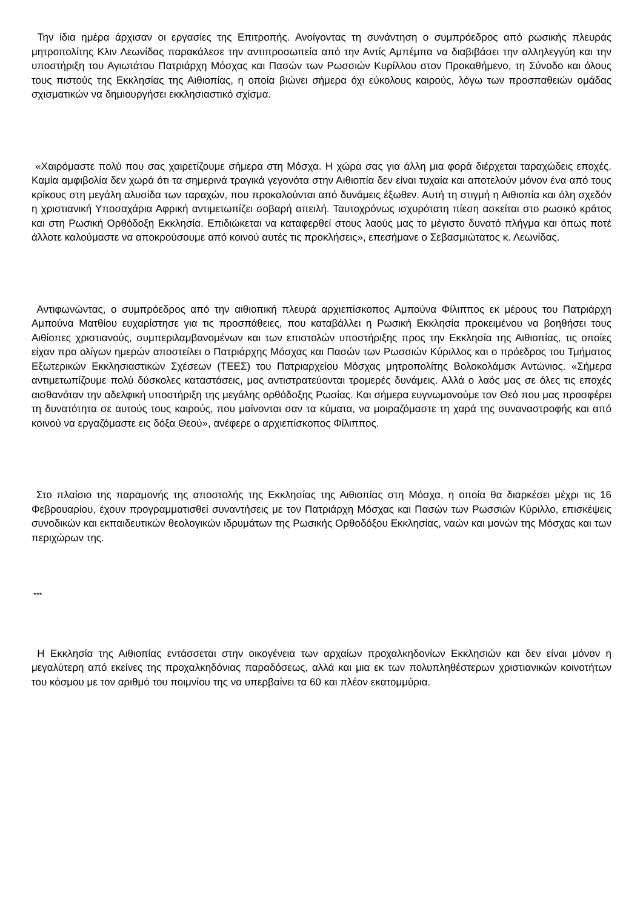Την ίδια ημέρα άρχισαν οι εργασίες της Επιτροπής. Ανοίγοντας τη συνάντηση ο συμπρόεδρος από ρωσικής πλευράς μητροπολίτης Κλιν Λεωνίδας παρακάλεσε την αντιπροσωπεία από την Αντίς Αμπέμπα να διαβιβάσει την αλληλεγγύη και την υποστήριξη του Αγιωτάτου Πατριάρχη Μόσχας και Πασών των Ρωσσιών Κυρίλλου στον Προκαθήμενο, τη Σύνοδο και όλους τους πιστούς της Εκκλησίας της Αιθιοπίας, η οποία βιώνει σήμερα όχι εύκολους καιρούς, λόγω των προσπαθειών ομάδας σχισματικών να δημιουργήσει εκκλησιαστικό σχίσμα.
«Χαιρόμαστε πολύ που σας χαιρετίζουμε σήμερα στη Μόσχα. Η χώρα σας για άλλη μια φορά διέρχεται ταραχώδεις εποχές. Καμία αμφιβολία δεν χωρά ότι τα σημερινά τραγικά γεγονότα στην Αιθιοπία δεν είναι τυχαία και αποτελούν μόνον ένα από τους κρίκους στη μεγάλη αλυσίδα των ταραχών, που προκαλούνται από δυνάμεις έξωθεν. Αυτή τη στιγμή η Αιθιοπία και όλη σχεδόν η χριστιανική Υποσαχάρια Αφρική αντιμετωπίζει σοβαρή απειλή. Ταυτοχρόνως ισχυρότατη πίεση ασκείται στο ρωσικό κράτος και στη Ρωσική Ορθόδοξη Εκκλησία. Επιδιώκεται να καταφερθεί στους λαούς μας το μέγιστο δυνατό πλήγμα και όπως ποτέ άλλοτε καλούμαστε να αποκρούσουμε από κοινού αυτές τις προκλήσεις», επεσήμανε ο Σεβασμιώτατος κ. Λεωνίδας.
Αντιφωνώντας, ο συμπρόεδρος από την αιθιοπική πλευρά αρχιεπίσκοπος Αμπούνα Φίλιππος εκ μέρους του Πατριάρχη Αμπούνα Ματθίου ευχαρίστησε για τις προσπάθειες, που καταβάλλει η Ρωσική Εκκλησία προκειμένου να βοηθήσει τους Αιθίοπες χριστιανούς, συμπεριλαμβανομένων και των επιστολών υποστήριξης προς την Εκκλησία της Αιθιοπίας, τις οποίες είχαν προ ολίγων ημερών αποστείλει ο Πατριάρχης Μόσχας και Πασών των Ρωσσιών Κύριλλος και ο πρόεδρος του Τμήματος Εξωτερικών Εκκλησιαστικών Σχέσεων (ΤΕΕΣ) του Πατριαρχείου Μόσχας μητροπολίτης Βολοκολάμσκ Αντώνιος. «Σήμερα αντιμετωπίζουμε πολύ δύσκολες καταστάσεις, μας αντιστρατεύονται τρομερές δυνάμεις. Αλλά ο λαός μας σε όλες τις εποχές αισθανόταν την αδελφική υποστήριξη της μεγάλης ορθόδοξης Ρωσίας. Και σήμερα ευγνωμονούμε τον Θεό που μας προσφέρει τη δυνατότητα σε αυτούς τους καιρούς, που μαίνονται σαν τα κύματα, να μοιραζόμαστε τη χαρά της συναναστροφής και από κοινού να εργαζόμαστε εις δόξα Θεού», ανέφερε ο αρχιεπίσκοπος Φίλιππος.
Στο πλαίσιο της παραμονής της αποστολής της Εκκλησίας της Αιθιοπίας στη Μόσχα, η οποία θα διαρκέσει μέχρι τις 16 Φεβρουαρίου, έχουν προγραμματισθεί συναντήσεις με τον Πατριάρχη Μόσχας και Πασών των Ρωσσιών Κύριλλο, επισκέψεις συνοδικών και εκπαιδευτικών θεολογικών ιδρυμάτων της Ρωσικής Ορθοδόξου Εκκλησίας, ναών και μονών της Μόσχας και των περιχώρων της.
***
Η Εκκλησία της Αιθιοπίας εντάσσεται στην οικογένεια των αρχαίων προχαλκηδονίων Εκκλησιών και δεν είναι μόνον η μεγαλύτερη από εκείνες της προχαλκηδόνιας παραδόσεως, αλλά και μια εκ των πολυπληθέστερων χριστιανικών κοινοτήτων του κόσμου με τον αριθμό του ποιμνίου της να υπερβαίνει τα 60 και πλέον εκατομμύρια.